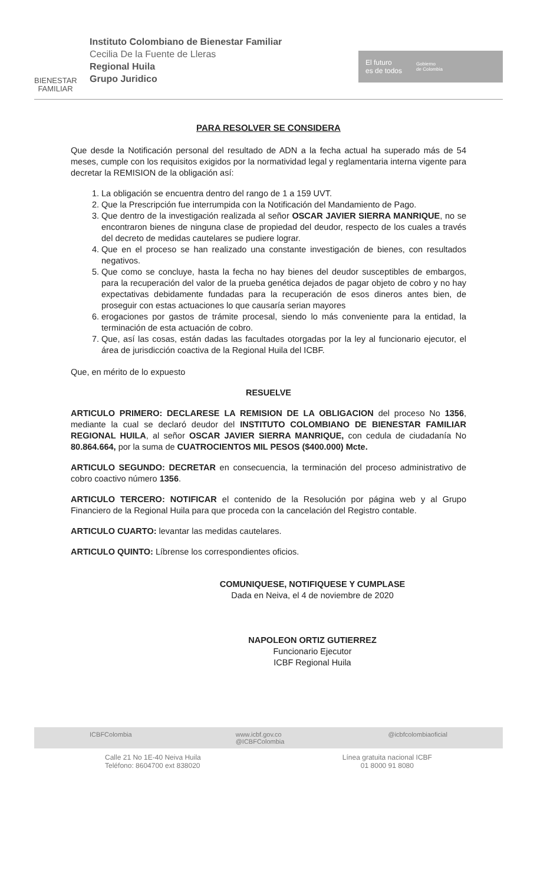BIENESTAR
FAMILIAR
Instituto Colombiano de Bienestar Familiar
Cecilia De la Fuente de Lleras
Regional Huila
Grupo Juridico
El futuro
es de todos
Gobierno
de Colombia
PARA RESOLVER SE CONSIDERA
Que desde la Notificación personal del resultado de ADN a la fecha actual ha superado más de 54 meses, cumple con los requisitos exigidos por la normatividad legal y reglamentaria interna vigente para decretar la REMISION de la obligación así:
1. La obligación se encuentra dentro del rango de 1 a 159 UVT.
2. Que la Prescripción fue interrumpida con la Notificación del Mandamiento de Pago.
3. Que dentro de la investigación realizada al señor OSCAR JAVIER SIERRA MANRIQUE, no se encontraron bienes de ninguna clase de propiedad del deudor, respecto de los cuales a través del decreto de medidas cautelares se pudiere lograr.
4. Que en el proceso se han realizado una constante investigación de bienes, con resultados negativos.
5. Que como se concluye, hasta la fecha no hay bienes del deudor susceptibles de embargos, para la recuperación del valor de la prueba genética dejados de pagar objeto de cobro y no hay expectativas debidamente fundadas para la recuperación de esos dineros antes bien, de proseguir con estas actuaciones lo que causaría serian mayores
6. erogaciones por gastos de trámite procesal, siendo lo más conveniente para la entidad, la terminación de esta actuación de cobro.
7. Que, así las cosas, están dadas las facultades otorgadas por la ley al funcionario ejecutor, el área de jurisdicción coactiva de la Regional Huila del ICBF.
Que, en mérito de lo expuesto
RESUELVE
ARTICULO PRIMERO: DECLARESE LA REMISION DE LA OBLIGACION del proceso No 1356, mediante la cual se declaró deudor del INSTITUTO COLOMBIANO DE BIENESTAR FAMILIAR REGIONAL HUILA, al señor OSCAR JAVIER SIERRA MANRIQUE, con cedula de ciudadanía No 80.864.664, por la suma de CUATROCIENTOS MIL PESOS ($400.000) Mcte.
ARTICULO SEGUNDO: DECRETAR en consecuencia, la terminación del proceso administrativo de cobro coactivo número 1356.
ARTICULO TERCERO: NOTIFICAR el contenido de la Resolución por página web y al Grupo Financiero de la Regional Huila para que proceda con la cancelación del Registro contable.
ARTICULO CUARTO: levantar las medidas cautelares.
ARTICULO QUINTO: Líbrense los correspondientes oficios.
COMUNIQUESE, NOTIFIQUESE Y CUMPLASE
Dada en Neiva, el 4 de noviembre de 2020
NAPOLEON ORTIZ GUTIERREZ
Funcionario Ejecutor
ICBF Regional Huila
ICBFColombia www.icbf.gov.co
@ICBFColombia @icbfcolombiaoficial
Calle 21 No 1E-40 Neiva Huila
Teléfono: 8604700 ext 838020 Línea gratuita nacional ICBF
01 8000 91 8080